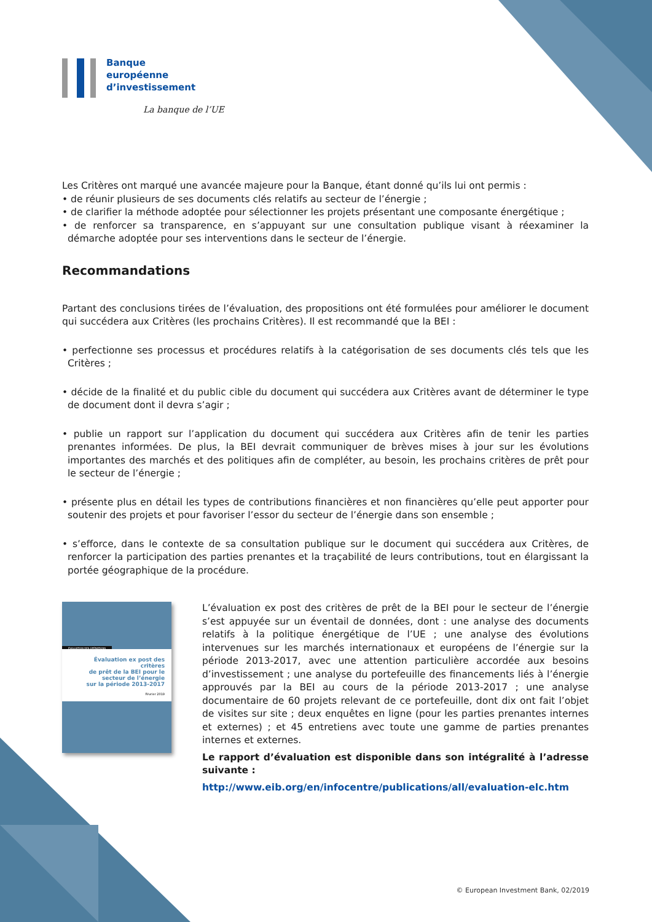Banque
européenne
d’investissement
La banque de l’UE
Les Critères ont marqué une avancée majeure pour la Banque, étant donné qu’ils lui ont permis :
• de réunir plusieurs de ses documents clés relatifs au secteur de l’énergie ;
• de clarifier la méthode adoptée pour sélectionner les projets présentant une composante énergétique ;
• de renforcer sa transparence, en s’appuyant sur une consultation publique visant à réexaminer la démarche adoptée pour ses interventions dans le secteur de l’énergie.
Recommandations
Partant des conclusions tirées de l’évaluation, des propositions ont été formulées pour améliorer le document qui succédera aux Critères (les prochains Critères). Il est recommandé que la BEI :
• perfectionne ses processus et procédures relatifs à la catégorisation de ses documents clés tels que les Critères ;
• décide de la finalité et du public cible du document qui succédera aux Critères avant de déterminer le type de document dont il devra s’agir ;
• publie un rapport sur l’application du document qui succédera aux Critères afin de tenir les parties prenantes informées. De plus, la BEI devrait communiquer de brèves mises à jour sur les évolutions importantes des marchés et des politiques afin de compléter, au besoin, les prochains critères de prêt pour le secteur de l’énergie ;
• présente plus en détail les types de contributions financières et non financières qu’elle peut apporter pour soutenir des projets et pour favoriser l’essor du secteur de l’énergie dans son ensemble ;
• s’efforce, dans le contexte de sa consultation publique sur le document qui succédera aux Critères, de renforcer la participation des parties prenantes et la traçabilité de leurs contributions, tout en élargissant la portée géographique de la procédure.
ÉVALUATION DES OPÉRATIONS
Évaluation ex post des critères
de prêt de la BEI pour le
secteur de l’énergie
sur la période 2013-2017
Février 2019
L’évaluation ex post des critères de prêt de la BEI pour le secteur de l’énergie s’est appuyée sur un éventail de données, dont : une analyse des documents relatifs à la politique énergétique de l’UE ; une analyse des évolutions intervenues sur les marchés internationaux et européens de l’énergie sur la période 2013-2017, avec une attention particulière accordée aux besoins d’investissement ; une analyse du portefeuille des financements liés à l’énergie approuvés par la BEI au cours de la période 2013-2017 ; une analyse documentaire de 60 projets relevant de ce portefeuille, dont dix ont fait l’objet de visites sur site ; deux enquêtes en ligne (pour les parties prenantes internes et externes) ; et 45 entretiens avec toute une gamme de parties prenantes internes et externes.
Le rapport d’évaluation est disponible dans son intégralité à l’adresse suivante :
http://www.eib.org/en/infocentre/publications/all/evaluation-elc.htm
© European Investment Bank, 02/2019